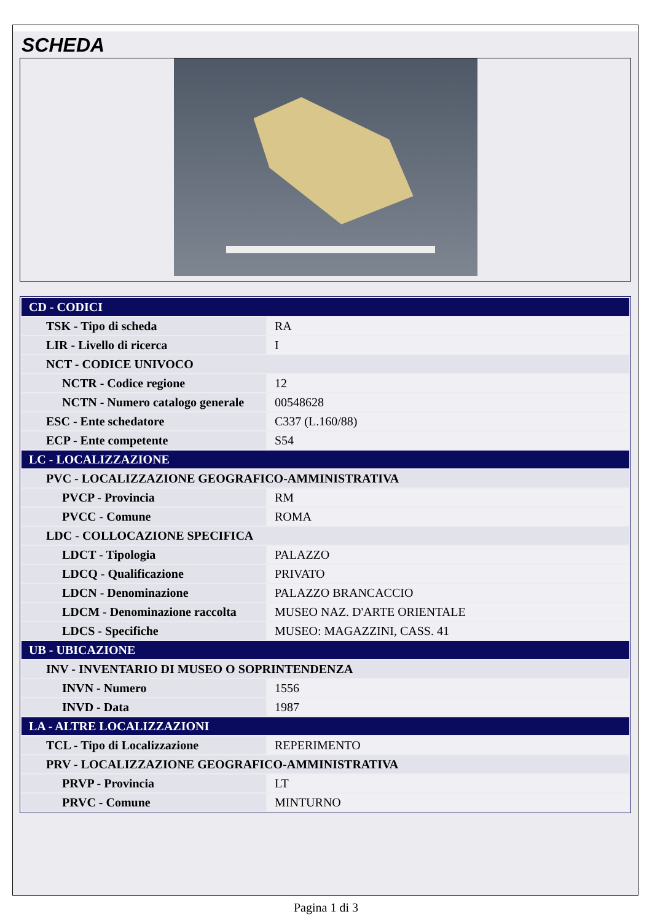SCHEDA
| CD - CODICI | |
| TSK - Tipo di scheda | RA |
| LIR - Livello di ricerca | I |
| NCT - CODICE UNIVOCO | |
| NCTR - Codice regione | 12 |
| NCTN - Numero catalogo generale | 00548628 |
| ESC - Ente schedatore | C337 (L.160/88) |
| ECP - Ente competente | S54 |
| LC - LOCALIZZAZIONE | |
| PVC - LOCALIZZAZIONE GEOGRAFICO-AMMINISTRATIVA | |
| PVCP - Provincia | RM |
| PVCC - Comune | ROMA |
| LDC - COLLOCAZIONE SPECIFICA | |
| LDCT - Tipologia | PALAZZO |
| LDCQ - Qualificazione | PRIVATO |
| LDCN - Denominazione | PALAZZO BRANCACCIO |
| LDCM - Denominazione raccolta | MUSEO NAZ. D'ARTE ORIENTALE |
| LDCS - Specifiche | MUSEO: MAGAZZINI, CASS. 41 |
| UB - UBICAZIONE | |
| INV - INVENTARIO DI MUSEO O SOPRINTENDENZA | |
| INVN - Numero | 1556 |
| INVD - Data | 1987 |
| LA - ALTRE LOCALIZZAZIONI | |
| TCL - Tipo di Localizzazione | REPERIMENTO |
| PRV - LOCALIZZAZIONE GEOGRAFICO-AMMINISTRATIVA | |
| PRVP - Provincia | LT |
| PRVC - Comune | MINTURNO |
Pagina 1 di 3